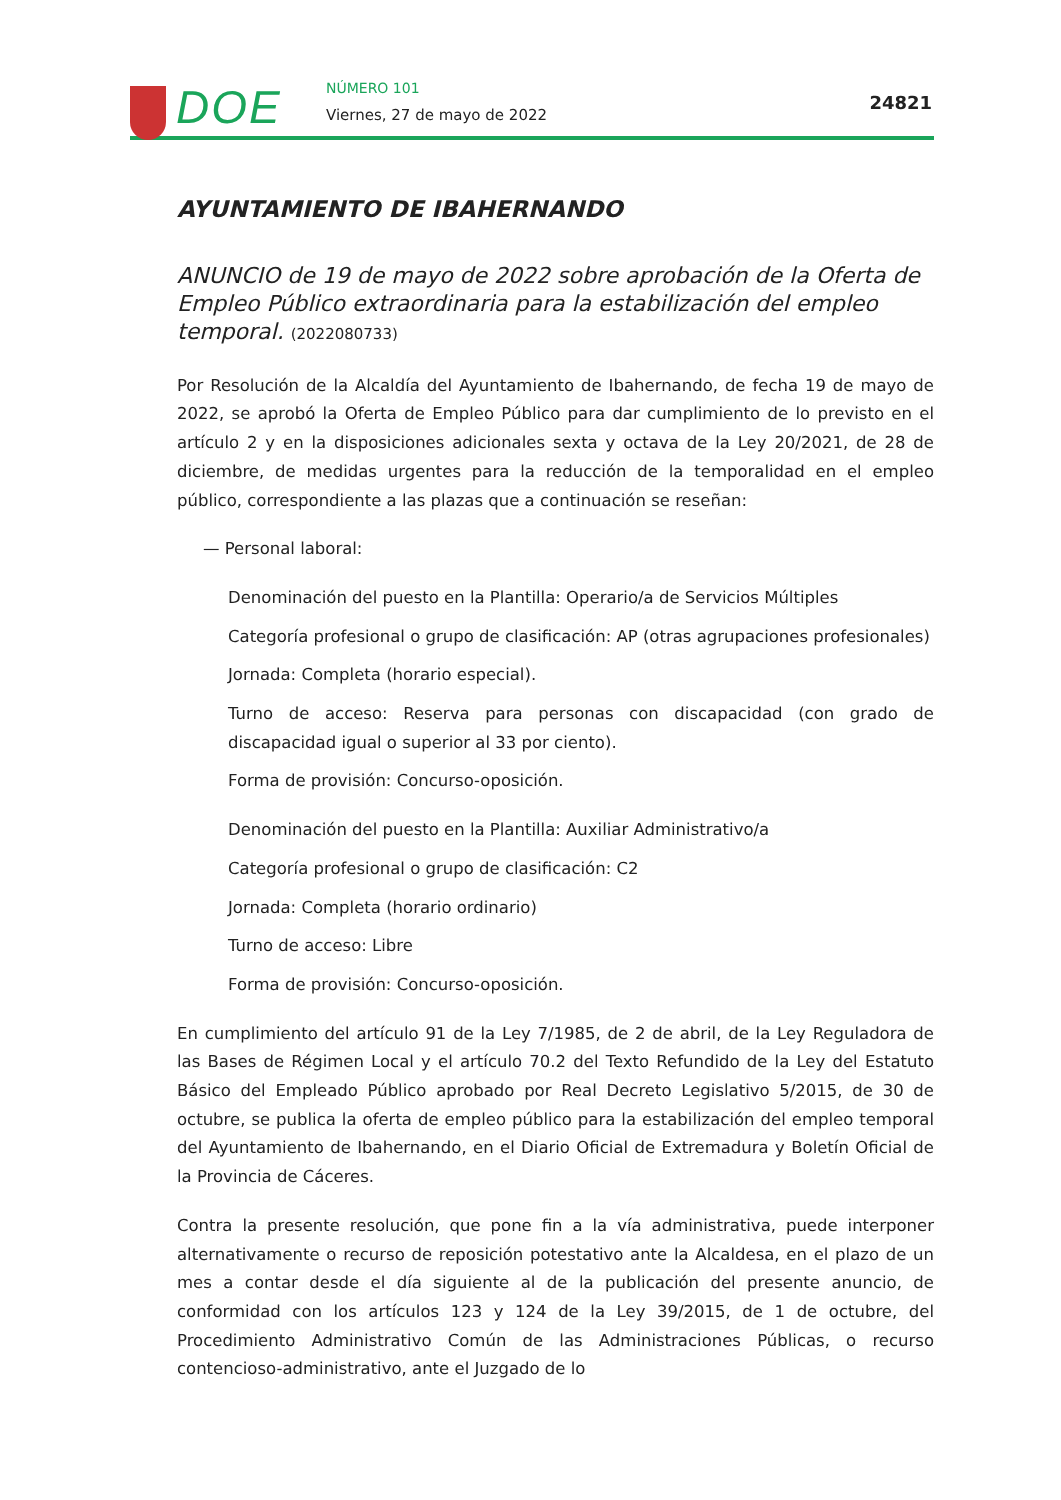DOE NÚMERO 101
Viernes, 27 de mayo de 2022
24821
AYUNTAMIENTO DE IBAHERNANDO
ANUNCIO de 19 de mayo de 2022 sobre aprobación de la Oferta de Empleo Público extraordinaria para la estabilización del empleo temporal. (2022080733)
Por Resolución de la Alcaldía del Ayuntamiento de Ibahernando, de fecha 19 de mayo de 2022, se aprobó la Oferta de Empleo Público para dar cumplimiento de lo previsto en el artículo 2 y en la disposiciones adicionales sexta y octava de la Ley 20/2021, de 28 de diciembre, de medidas urgentes para la reducción de la temporalidad en el empleo público, correspondiente a las plazas que a continuación se reseñan:
— Personal laboral:
Denominación del puesto en la Plantilla: Operario/a de Servicios Múltiples
Categoría profesional o grupo de clasificación: AP (otras agrupaciones profesionales)
Jornada: Completa (horario especial).
Turno de acceso: Reserva para personas con discapacidad (con grado de discapacidad igual o superior al 33 por ciento).
Forma de provisión: Concurso-oposición.
Denominación del puesto en la Plantilla: Auxiliar Administrativo/a
Categoría profesional o grupo de clasificación: C2
Jornada: Completa (horario ordinario)
Turno de acceso: Libre
Forma de provisión: Concurso-oposición.
En cumplimiento del artículo 91 de la Ley 7/1985, de 2 de abril, de la Ley Reguladora de las Bases de Régimen Local y el artículo 70.2 del Texto Refundido de la Ley del Estatuto Básico del Empleado Público aprobado por Real Decreto Legislativo 5/2015, de 30 de octubre, se publica la oferta de empleo público para la estabilización del empleo temporal del Ayuntamiento de Ibahernando, en el Diario Oficial de Extremadura y Boletín Oficial de la Provincia de Cáceres.
Contra la presente resolución, que pone fin a la vía administrativa, puede interponer alternativamente o recurso de reposición potestativo ante la Alcaldesa, en el plazo de un mes a contar desde el día siguiente al de la publicación del presente anuncio, de conformidad con los artículos 123 y 124 de la Ley 39/2015, de 1 de octubre, del Procedimiento Administrativo Común de las Administraciones Públicas, o recurso contencioso-administrativo, ante el Juzgado de lo